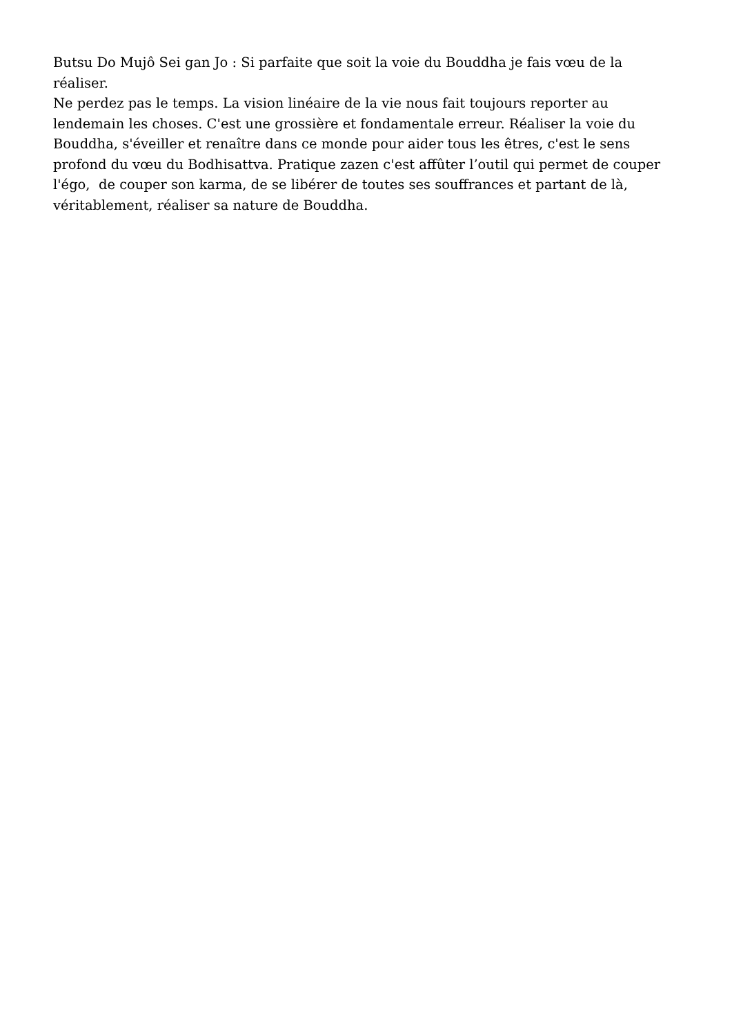Butsu Do Mujô Sei gan Jo : Si parfaite que soit la voie du Bouddha je fais vœu de la réaliser.
Ne perdez pas le temps. La vision linéaire de la vie nous fait toujours reporter au lendemain les choses. C'est une grossière et fondamentale erreur. Réaliser la voie du Bouddha, s'éveiller et renaître dans ce monde pour aider tous les êtres, c'est le sens profond du vœu du Bodhisattva. Pratique zazen c'est affûter l’outil qui permet de couper l'égo, de couper son karma, de se libérer de toutes ses souffrances et partant de là, véritablement, réaliser sa nature de Bouddha.